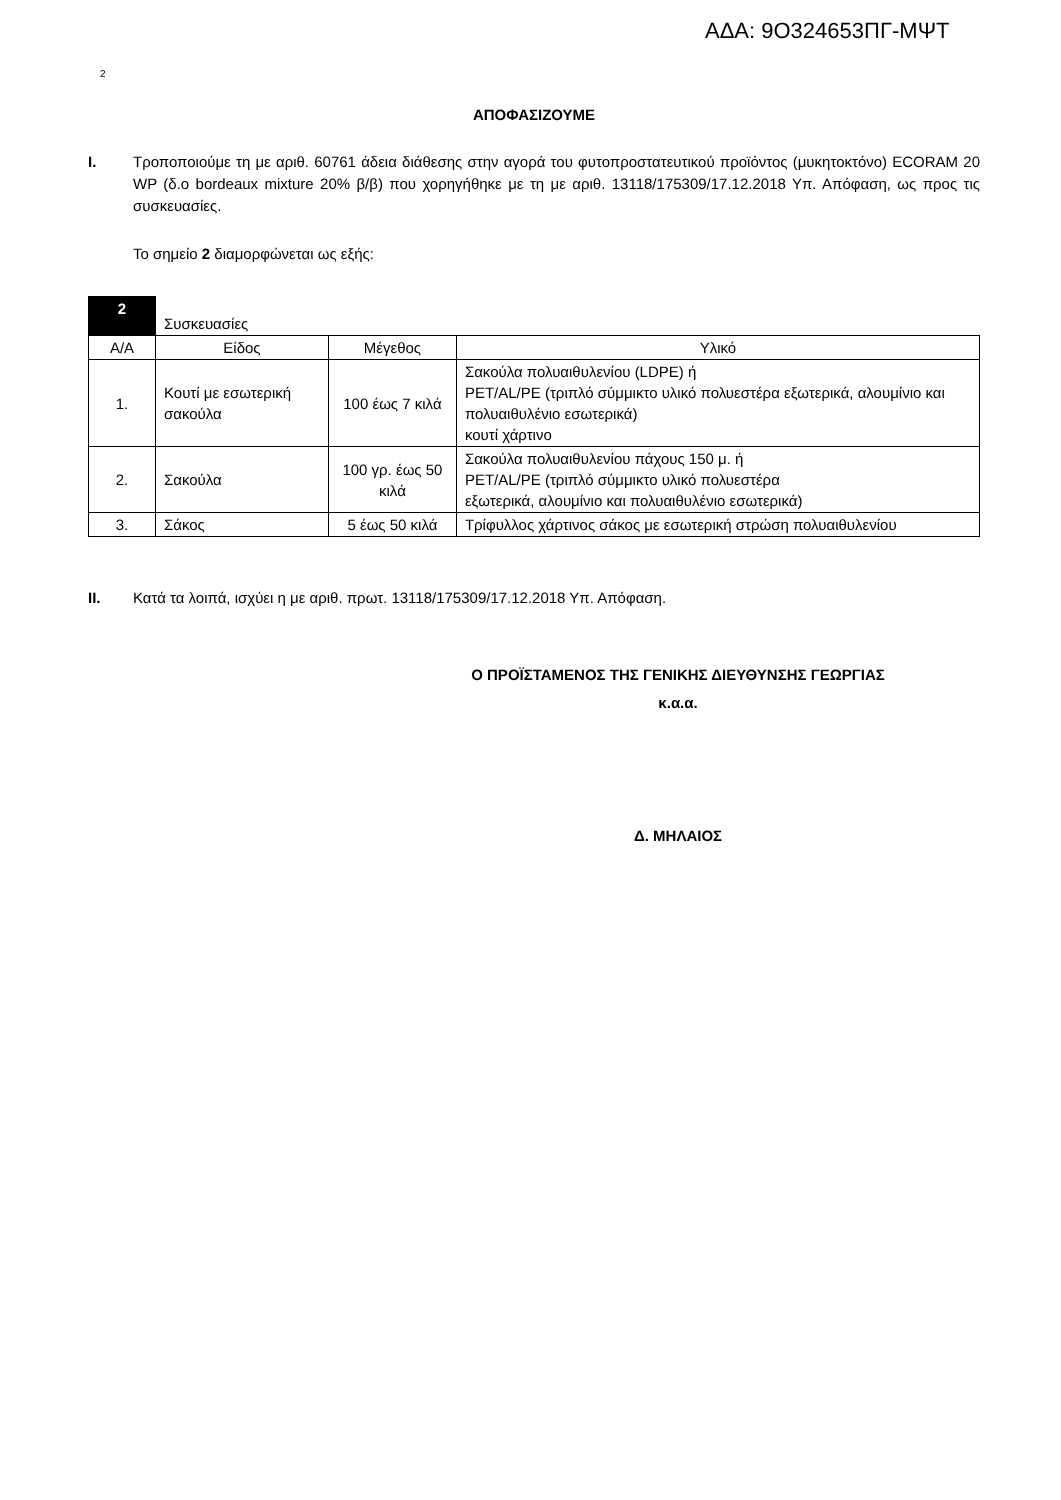ΑΔΑ: 9Ο324653ΠΓ-ΜΨΤ
2
ΑΠΟΦΑΣΙΖΟΥΜΕ
Ι. Τροποποιούμε τη με αριθ. 60761 άδεια διάθεσης στην αγορά του φυτοπροστατευτικού προϊόντος (μυκητοκτόνο) ECORAM 20 WP (δ.ο bordeaux mixture 20% β/β) που χορηγήθηκε με τη με αριθ. 13118/175309/17.12.2018 Υπ. Απόφαση, ως προς τις συσκευασίες.
Το σημείο 2 διαμορφώνεται ως εξής:
| 2 | Συσκευασίες | | |
| Α/Α | Είδος | Μέγεθος | Υλικό |
| 1. | Κουτί με εσωτερική σακούλα | 100 έως 7 κιλά | Σακούλα πολυαιθυλενίου (LDPE) ή PET/AL/PE (τριπλό σύμμικτο υλικό πολυεστέρα εξωτερικά, αλουμίνιο και πολυαιθυλένιο εσωτερικά) κουτί χάρτινο |
| 2. | Σακούλα | 100 γρ. έως 50 κιλά | Σακούλα πολυαιθυλενίου πάχους 150 μ. ή PET/AL/PE (τριπλό σύμμικτο υλικό πολυεστέρα εξωτερικά, αλουμίνιο και πολυαιθυλένιο εσωτερικά) |
| 3. | Σάκος | 5 έως 50 κιλά | Τρίφυλλος χάρτινος σάκος με εσωτερική στρώση πολυαιθυλενίου |
ΙΙ. Κατά τα λοιπά, ισχύει η με αριθ. πρωτ. 13118/175309/17.12.2018 Υπ. Απόφαση.
Ο ΠΡΟΪΣΤΑΜΕΝΟΣ ΤΗΣ ΓΕΝΙΚΗΣ ΔΙΕΥΘΥΝΣΗΣ ΓΕΩΡΓΙΑΣ
κ.α.α.
Δ. ΜΗΛΑΙΟΣ